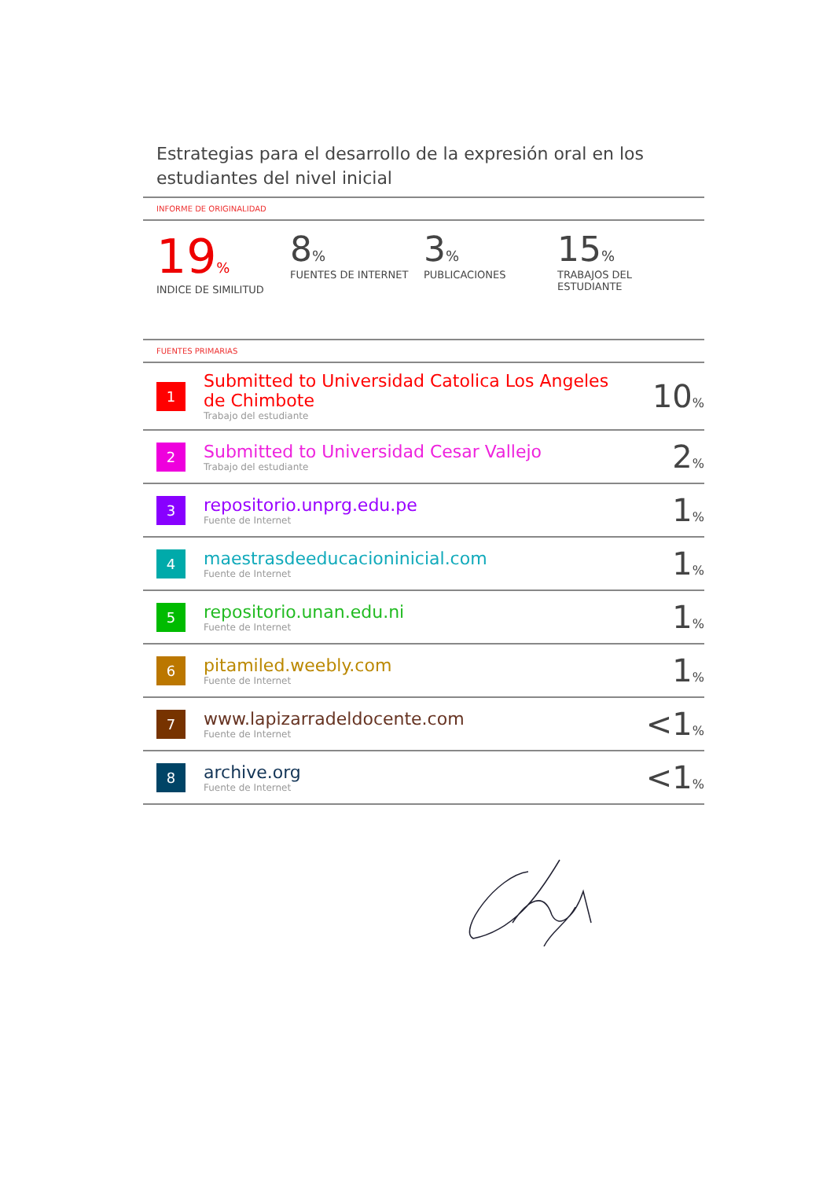Estrategias para el desarrollo de la expresión oral en los estudiantes del nivel inicial
INFORME DE ORIGINALIDAD
19%
INDICE DE SIMILITUD
8%
FUENTES DE INTERNET
3%
PUBLICACIONES
15%
TRABAJOS DEL ESTUDIANTE
FUENTES PRIMARIAS
| 1 | Submitted to Universidad Catolica Los Angeles de Chimbote Trabajo del estudiante | 10 % |
| 2 | Submitted to Universidad Cesar Vallejo Trabajo del estudiante | 2 % |
| 3 | repositorio.unprg.edu.pe Fuente de Internet | 1 % |
| 4 | maestrasdeeducacioninicial.com Fuente de Internet | 1 % |
| 5 | repositorio.unan.edu.ni Fuente de Internet | 1 % |
| 6 | pitamiled.weebly.com Fuente de Internet | 1 % |
| 7 | www.lapizarradeldocente.com Fuente de Internet | <1 % |
| 8 | archive.org Fuente de Internet | <1 % |